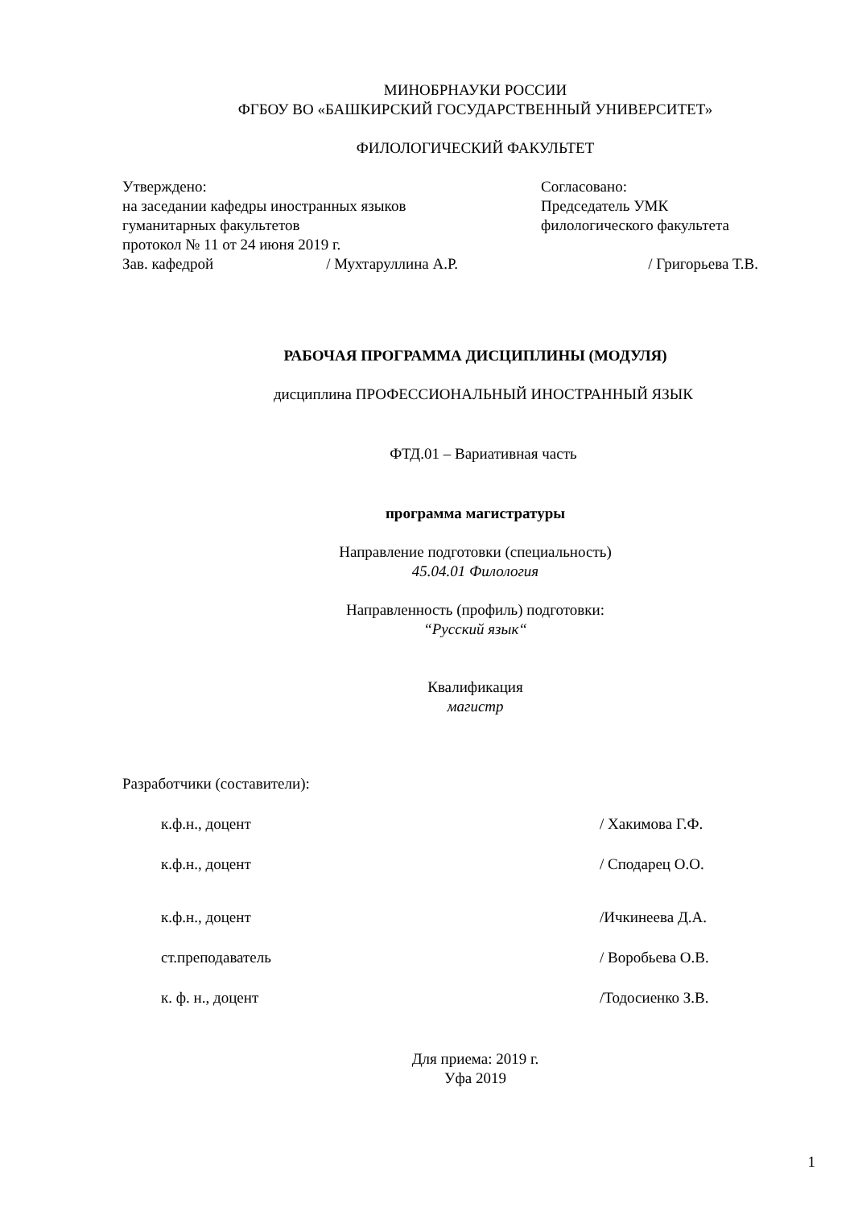МИНОБРНАУКИ РОССИИ
ФГБОУ ВО «БАШКИРСКИЙ ГОСУДАРСТВЕННЫЙ УНИВЕРСИТЕТ»
ФИЛОЛОГИЧЕСКИЙ ФАКУЛЬТЕТ
Утверждено:
на заседании кафедры иностранных языков
гуманитарных факультетов
протокол № 11 от 24 июня 2019 г.
Согласовано:
Председатель УМК
филологического факультета
Зав. кафедрой / Мухтаруллина А.Р. / Григорьева Т.В.
РАБОЧАЯ ПРОГРАММА ДИСЦИПЛИНЫ (МОДУЛЯ)
дисциплина ПРОФЕССИОНАЛЬНЫЙ ИНОСТРАННЫЙ ЯЗЫК
ФТД.01 – Вариативная часть
программа магистратуры
Направление подготовки (специальность)
45.04.01 Филология
Направленность (профиль) подготовки:
“Русский язык“
Квалификация
магистр
Разработчики (составители):
к.ф.н., доцент / Хакимова Г.Ф.
к.ф.н., доцент / Сподарец О.О.
к.ф.н., доцент /Ичкинеева Д.А.
ст.преподаватель / Воробьева О.В.
к. ф. н., доцент /Тодосиенко З.В.
Для приема: 2019 г.
Уфа 2019
1